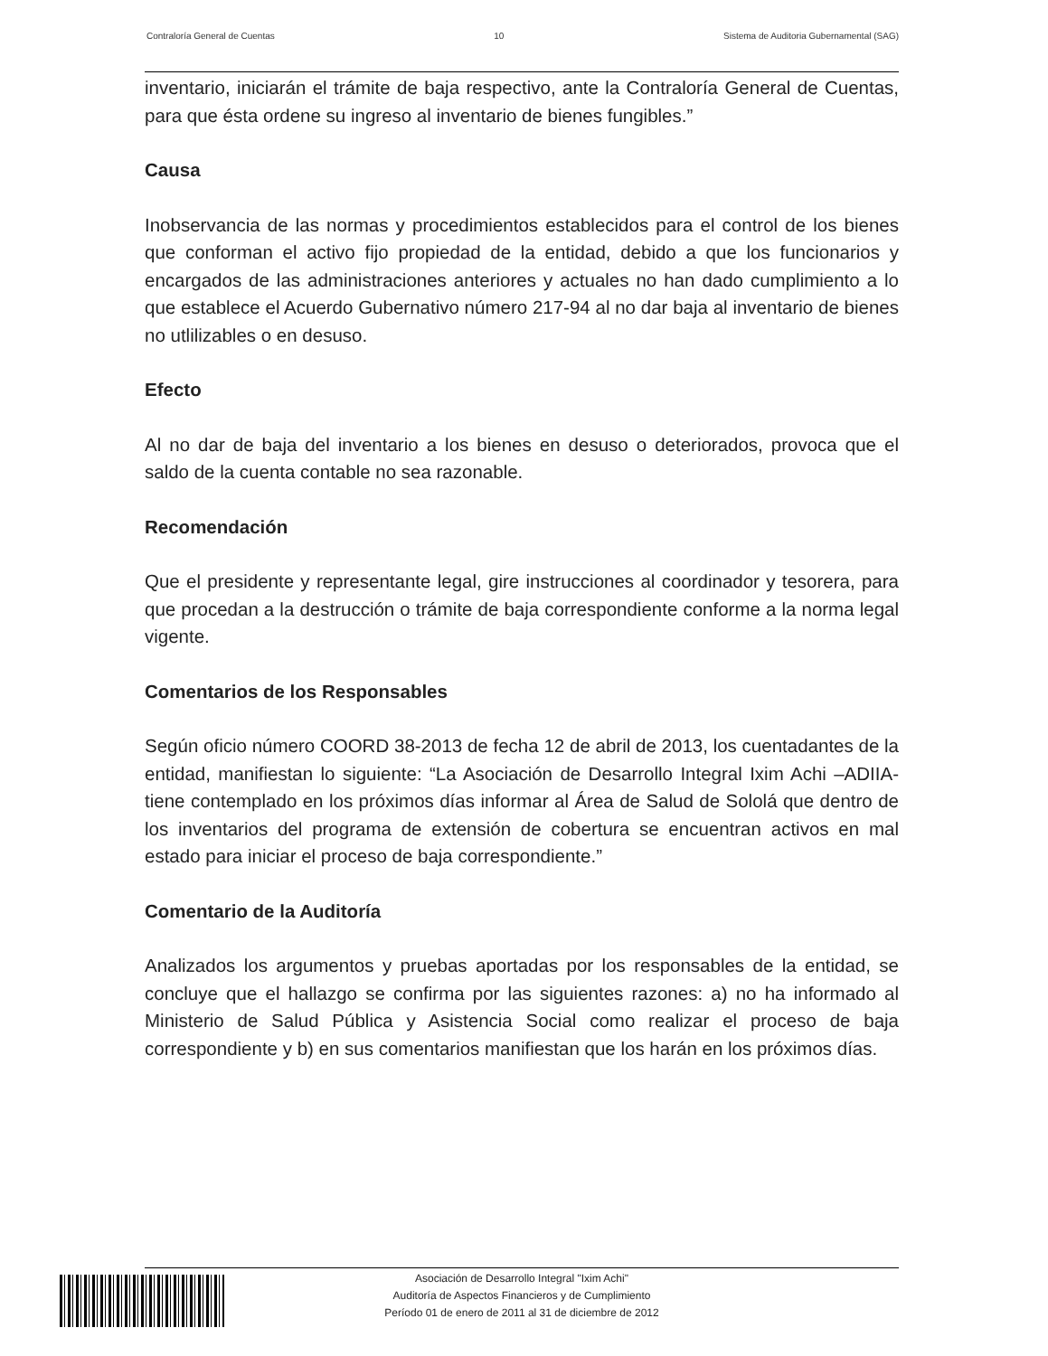Contraloría General de Cuentas 10 Sistema de Auditoria Gubernamental (SAG)
inventario, iniciarán el trámite de baja respectivo, ante la Contraloría General de Cuentas, para que ésta ordene su ingreso al inventario de bienes fungibles.”
Causa
Inobservancia de las normas y procedimientos establecidos para el control de los bienes que conforman el activo fijo propiedad de la entidad, debido a que los funcionarios y encargados de las administraciones anteriores y actuales no han dado cumplimiento a lo que establece el Acuerdo Gubernativo número 217-94 al no dar baja al inventario de bienes no utlilizables o en desuso.
Efecto
Al no dar de baja del inventario a los bienes en desuso o deteriorados, provoca que el saldo de la cuenta contable no sea razonable.
Recomendación
Que el presidente y representante legal, gire instrucciones al coordinador y tesorera, para que procedan a la destrucción o trámite de baja correspondiente conforme a la norma legal vigente.
Comentarios de los Responsables
Según oficio número COORD 38-2013 de fecha 12 de abril de 2013, los cuentadantes de la entidad, manifiestan lo siguiente: “La Asociación de Desarrollo Integral Ixim Achi –ADIIA- tiene contemplado en los próximos días informar al Área de Salud de Sololá que dentro de los inventarios del programa de extensión de cobertura se encuentran activos en mal estado para iniciar el proceso de baja correspondiente.”
Comentario de la Auditoría
Analizados los argumentos y pruebas aportadas por los responsables de la entidad, se concluye que el hallazgo se confirma por las siguientes razones: a) no ha informado al Ministerio de Salud Pública y Asistencia Social como realizar el proceso de baja correspondiente y b) en sus comentarios manifiestan que los harán en los próximos días.
Asociación de Desarrollo Integral "Ixim Achi"
Auditoría de Aspectos Financieros y de Cumplimiento
Período 01 de enero de 2011 al 31 de diciembre de 2012